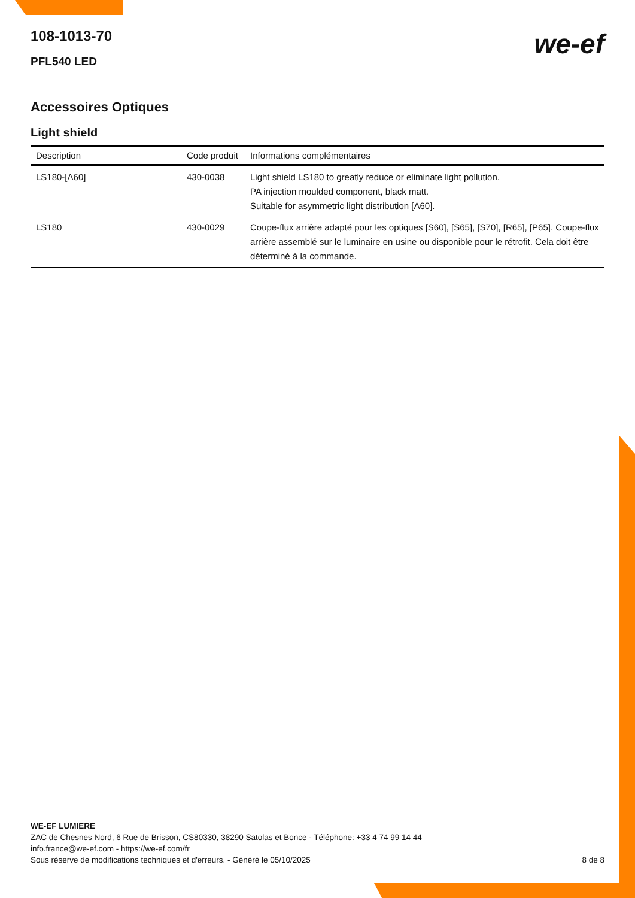we-ef
108-1013-70
PFL540 LED
Accessoires Optiques
Light shield
| Description | Code produit | Informations complémentaires |
| --- | --- | --- |
| LS180-[A60] | 430-0038 | Light shield LS180 to greatly reduce or eliminate light pollution. PA injection moulded component, black matt. Suitable for asymmetric light distribution [A60]. |
| LS180 | 430-0029 | Coupe-flux arrière adapté pour les optiques [S60], [S65], [S70], [R65], [P65]. Coupe-flux arrière assemblé sur le luminaire en usine ou disponible pour le rétrofit. Cela doit être déterminé à la commande. |
WE-EF LUMIERE
ZAC de Chesnes Nord, 6 Rue de Brisson, CS80330, 38290 Satolas et Bonce - Téléphone: +33 4 74 99 14 44
info.france@we-ef.com - https://we-ef.com/fr
8 de 8 Sous réserve de modifications techniques et d'erreurs. - Généré le 05/10/2025